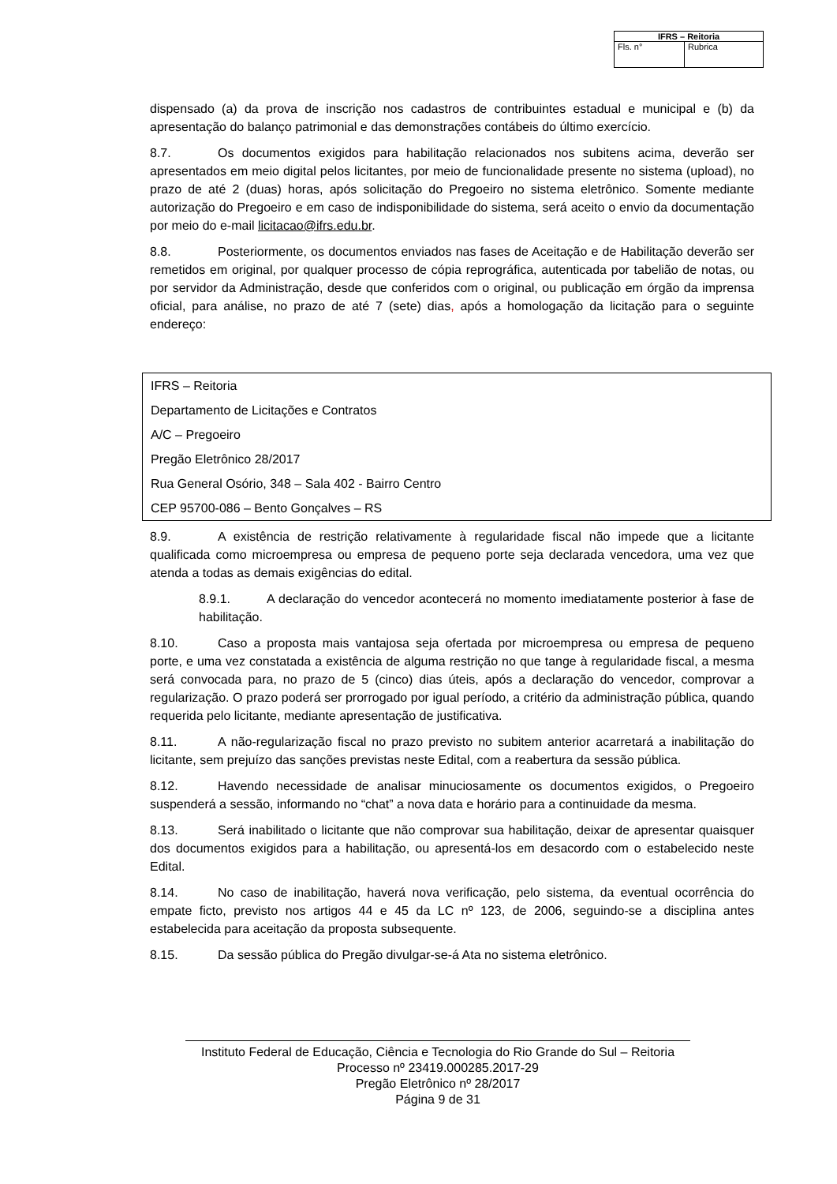| IFRS – Reitoria | |
| --- | --- |
| Fls. n° | Rubrica |
dispensado (a) da prova de inscrição nos cadastros de contribuintes estadual e municipal e (b) da apresentação do balanço patrimonial e das demonstrações contábeis do último exercício.
8.7. Os documentos exigidos para habilitação relacionados nos subitens acima, deverão ser apresentados em meio digital pelos licitantes, por meio de funcionalidade presente no sistema (upload), no prazo de até 2 (duas) horas, após solicitação do Pregoeiro no sistema eletrônico. Somente mediante autorização do Pregoeiro e em caso de indisponibilidade do sistema, será aceito o envio da documentação por meio do e-mail licitacao@ifrs.edu.br.
8.8. Posteriormente, os documentos enviados nas fases de Aceitação e de Habilitação deverão ser remetidos em original, por qualquer processo de cópia reprográfica, autenticada por tabelião de notas, ou por servidor da Administração, desde que conferidos com o original, ou publicação em órgão da imprensa oficial, para análise, no prazo de até 7 (sete) dias, após a homologação da licitação para o seguinte endereço:
IFRS – Reitoria
Departamento de Licitações e Contratos
A/C – Pregoeiro
Pregão Eletrônico 28/2017
Rua General Osório, 348 – Sala 402 - Bairro Centro
CEP 95700-086 – Bento Gonçalves – RS
8.9. A existência de restrição relativamente à regularidade fiscal não impede que a licitante qualificada como microempresa ou empresa de pequeno porte seja declarada vencedora, uma vez que atenda a todas as demais exigências do edital.
8.9.1. A declaração do vencedor acontecerá no momento imediatamente posterior à fase de habilitação.
8.10. Caso a proposta mais vantajosa seja ofertada por microempresa ou empresa de pequeno porte, e uma vez constatada a existência de alguma restrição no que tange à regularidade fiscal, a mesma será convocada para, no prazo de 5 (cinco) dias úteis, após a declaração do vencedor, comprovar a regularização. O prazo poderá ser prorrogado por igual período, a critério da administração pública, quando requerida pelo licitante, mediante apresentação de justificativa.
8.11. A não-regularização fiscal no prazo previsto no subitem anterior acarretará a inabilitação do licitante, sem prejuízo das sanções previstas neste Edital, com a reabertura da sessão pública.
8.12. Havendo necessidade de analisar minuciosamente os documentos exigidos, o Pregoeiro suspenderá a sessão, informando no “chat” a nova data e horário para a continuidade da mesma.
8.13. Será inabilitado o licitante que não comprovar sua habilitação, deixar de apresentar quaisquer dos documentos exigidos para a habilitação, ou apresentá-los em desacordo com o estabelecido neste Edital.
8.14. No caso de inabilitação, haverá nova verificação, pelo sistema, da eventual ocorrência do empate ficto, previsto nos artigos 44 e 45 da LC nº 123, de 2006, seguindo-se a disciplina antes estabelecida para aceitação da proposta subsequente.
8.15. Da sessão pública do Pregão divulgar-se-á Ata no sistema eletrônico.
Instituto Federal de Educação, Ciência e Tecnologia do Rio Grande do Sul – Reitoria
Processo nº 23419.000285.2017-29
Pregão Eletrônico nº 28/2017
Página 9 de 31